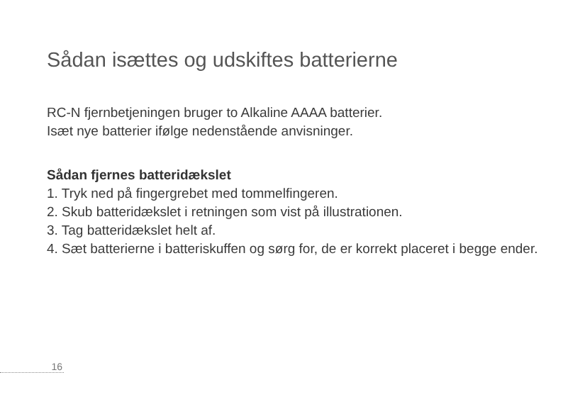Sådan isættes og udskiftes batterierne
RC-N fjernbetjeningen bruger to Alkaline AAAA batterier.
Isæt nye batterier ifølge nedenstående anvisninger.
Sådan fjernes batteridækslet
1. Tryk ned på fingergrebet med tommelfingeren.
2. Skub batteridækslet i retningen som vist på illustrationen.
3. Tag batteridækslet helt af.
4. Sæt batterierne i batteriskuffen og sørg for, de er korrekt placeret i begge ender.
16